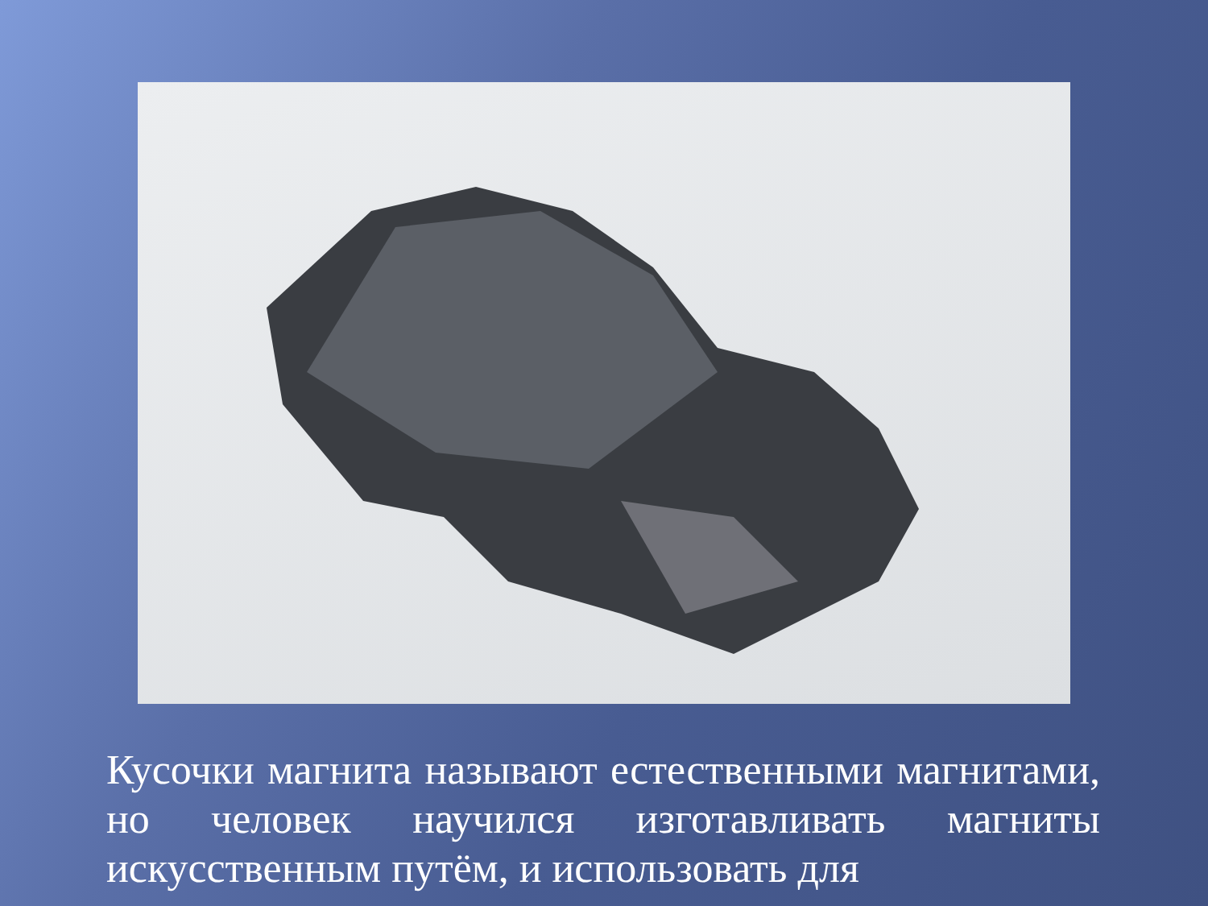Кусочки магнита называют естественными магнитами, но человек научился изготавливать магниты искусственным путём, и использовать для